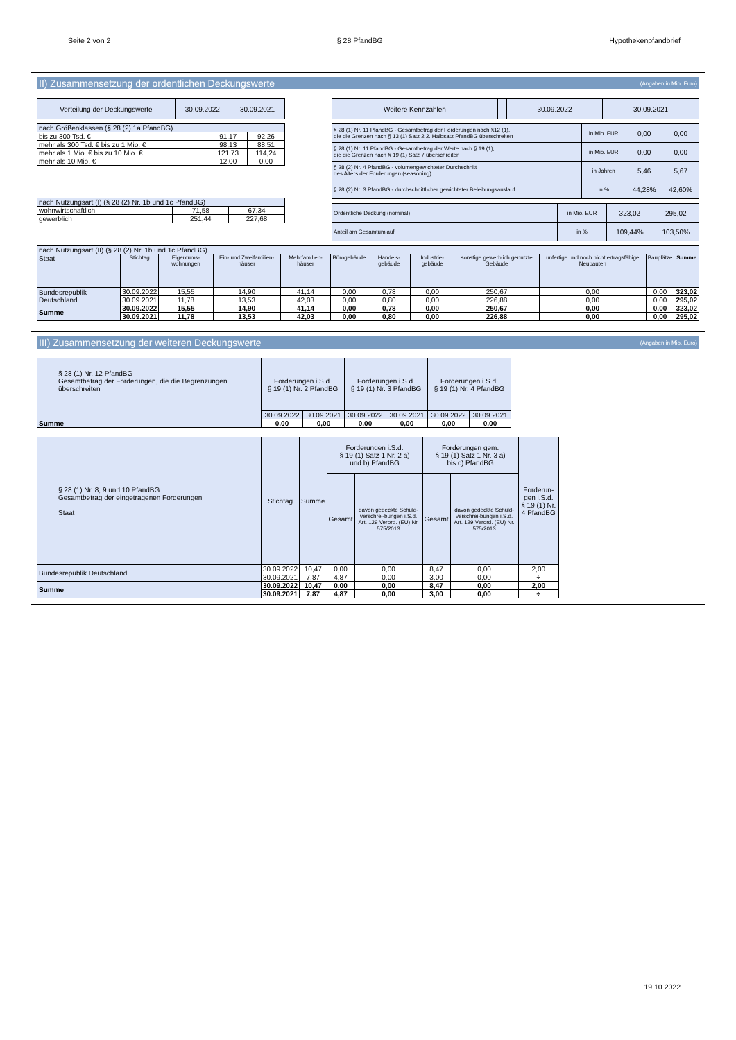Seite 2 von 2 § 28 PfandBG Hypothekenpfandbrief
II) Zusammensetzung der ordentlichen Deckungswerte (Angaben in Mio. Euro)
| Verteilung der Deckungswerte | 30.09.2022 | 30.09.2021 |
| nach Größenklassen (§ 28 (2) 1a PfandBG) | | |
| bis zu 300 Tsd. € | 91,17 | 92,26 |
| mehr als 300 Tsd. € bis zu 1 Mio. € | 98,13 | 88,51 |
| mehr als 1 Mio. € bis zu 10 Mio. € | 121,73 | 114,24 |
| mehr als 10 Mio. € | 12,00 | 0,00 |
| nach Nutzungsart (I) (§ 28 (2) Nr. 1b und 1c PfandBG) | | |
| wohnwirtschaftlich | 71,58 | 67,34 |
| gewerblich | 251,44 | 227,68 |
| Weitere Kennzahlen | | 30.09.2022 | 30.09.2021 |
| § 28 (1) Nr. 11 PfandBG - Gesamtbetrag der Forderungen nach §12 (1), die die Grenzen nach § 13 (1) Satz 2 2. Halbsatz PfandBG überschreiten | in Mio. EUR | 0,00 | 0,00 |
| § 28 (1) Nr. 11 PfandBG - Gesamtbetrag der Werte nach § 19 (1), die die Grenzen nach § 19 (1) Satz 7 überschreiten | in Mio. EUR | 0,00 | 0,00 |
| § 28 (2) Nr. 4 PfandBG - volumengewichteter Durchschnitt des Alters der Forderungen (seasoning) | in Jahren | 5,46 | 5,67 |
| § 28 (2) Nr. 3 PfandBG - durchschnittlicher gewichteter Beleihungsauslauf | in % | 44,28% | 42,60% |
| Ordentliche Deckung (nominal) | in Mio. EUR | 323,02 | 295,02 |
| Anteil am Gesamtumlauf | in % | 109,44% | 103,50% |
| nach Nutzungsart (II) (§ 28 (2) Nr. 1b und 1c PfandBG) | | | | | | | | | | | |
| Staat | Stichtag | Eigentums-wohnungen | Ein- und Zweifamilien-häuser | Mehrfamilien-häuser | Bürogebäude | Handels-gebäude | Industrie-gebäude | sonstige gewerblich genutzte Gebäude | unfertige und noch nicht ertragsfähige Neubauten | Bauplätze | Summe |
| Bundesrepublik Deutschland | 30.09.2022 | 15,55 | 14,90 | 41,14 | 0,00 | 0,78 | 0,00 | 250,67 | 0,00 | 0,00 | 323,02 |
| | 30.09.2021 | 11,78 | 13,53 | 42,03 | 0,00 | 0,80 | 0,00 | 226,88 | 0,00 | 0,00 | 295,02 |
| Summe | 30.09.2022 | 15,55 | 14,90 | 41,14 | 0,00 | 0,78 | 0,00 | 250,67 | 0,00 | 0,00 | 323,02 |
| | 30.09.2021 | 11,78 | 13,53 | 42,03 | 0,00 | 0,80 | 0,00 | 226,88 | 0,00 | 0,00 | 295,02 |
III) Zusammensetzung der weiteren Deckungswerte (Angaben in Mio. Euro)
| § 28 (1) Nr. 12 PfandBG Gesamtbetrag der Forderungen, die die Begrenzungen überschreiten | Forderungen i.S.d. § 19 (1) Nr. 2 PfandBG | | Forderungen i.S.d. § 19 (1) Nr. 3 PfandBG | | Forderungen i.S.d. § 19 (1) Nr. 4 PfandBG | |
| | 30.09.2022 | 30.09.2021 | 30.09.2022 | 30.09.2021 | 30.09.2022 | 30.09.2021 |
| Summe | 0,00 | 0,00 | 0,00 | 0,00 | 0,00 | 0,00 |
| § 28 (1) Nr. 8, 9 und 10 PfandBG Gesamtbetrag der eingetragenen Forderungen Staat | Stichtag | Summe | Forderungen i.S.d. § 19 (1) Satz 1 Nr. 2 a) und b) PfandBG | | Forderungen gem. § 19 (1) Satz 1 Nr. 3 a) bis c) PfandBG | | Forderun-gen i.S.d. § 19 (1) Nr. 4 PfandBG |
| | | | Gesamt | davon gedeckte Schuld-verschrei-bungen i.S.d. Art. 129 Verord. (EU) Nr. 575/2013 | Gesamt | davon gedeckte Schuld-verschrei-bungen i.S.d. Art. 129 Verord. (EU) Nr. 575/2013 | |
| Bundesrepublik Deutschland | 30.09.2022 | 10,47 | 0,00 | 0,00 | 8,47 | 0,00 | 2,00 |
| | 30.09.2021 | 7,87 | 4,87 | 0,00 | 3,00 | 0,00 | ÷ |
| Summe | 30.09.2022 | 10,47 | 0,00 | 0,00 | 8,47 | 0,00 | 2,00 |
| | 30.09.2021 | 7,87 | 4,87 | 0,00 | 3,00 | 0,00 | ÷ |
19.10.2022